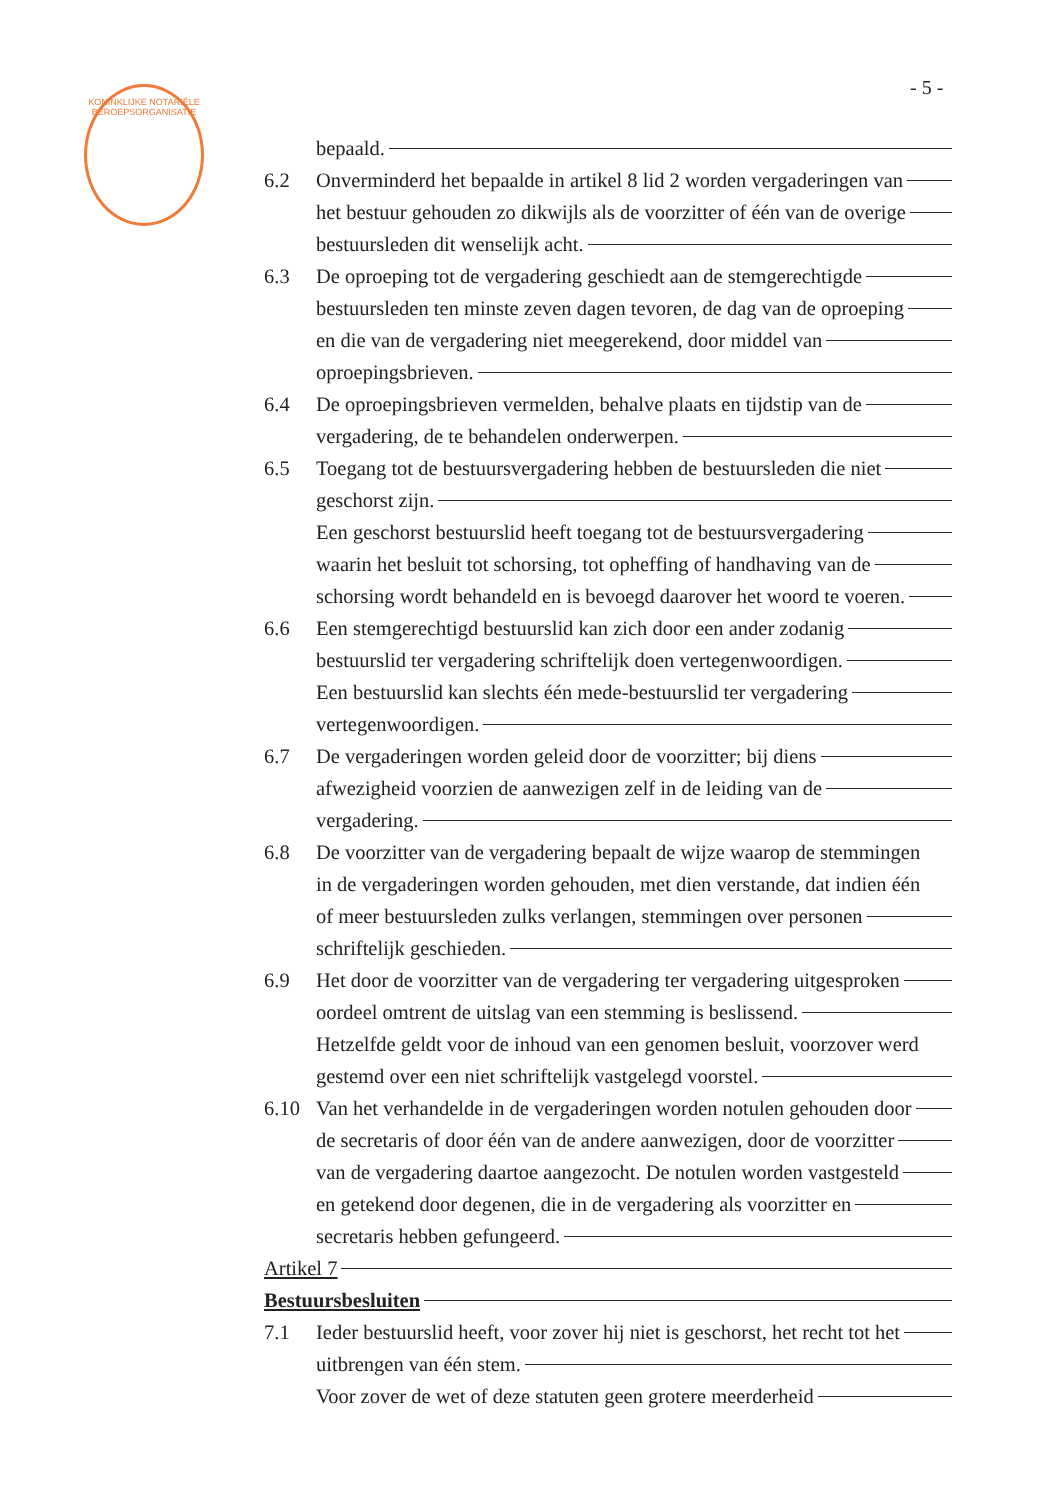KONINKLIJKE NOTARIËLE BEROEPSORGANISATIE
- 5 -
bepaald.
6.2 Onverminderd het bepaalde in artikel 8 lid 2 worden vergaderingen van
het bestuur gehouden zo dikwijls als de voorzitter of één van de overige
bestuursleden dit wenselijk acht.
6.3 De oproeping tot de vergadering geschiedt aan de stemgerechtigde
bestuursleden ten minste zeven dagen tevoren, de dag van de oproeping
en die van de vergadering niet meegerekend, door middel van
oproepingsbrieven.
6.4 De oproepingsbrieven vermelden, behalve plaats en tijdstip van de
vergadering, de te behandelen onderwerpen.
6.5 Toegang tot de bestuursvergadering hebben de bestuursleden die niet
geschorst zijn.
Een geschorst bestuurslid heeft toegang tot de bestuursvergadering
waarin het besluit tot schorsing, tot opheffing of handhaving van de
schorsing wordt behandeld en is bevoegd daarover het woord te voeren.
6.6 Een stemgerechtigd bestuurslid kan zich door een ander zodanig
bestuurslid ter vergadering schriftelijk doen vertegenwoordigen.
Een bestuurslid kan slechts één mede-bestuurslid ter vergadering
vertegenwoordigen.
6.7 De vergaderingen worden geleid door de voorzitter; bij diens
afwezigheid voorzien de aanwezigen zelf in de leiding van de
vergadering.
6.8 De voorzitter van de vergadering bepaalt de wijze waarop de stemmingen
in de vergaderingen worden gehouden, met dien verstande, dat indien één
of meer bestuursleden zulks verlangen, stemmingen over personen
schriftelijk geschieden.
6.9 Het door de voorzitter van de vergadering ter vergadering uitgesproken
oordeel omtrent de uitslag van een stemming is beslissend.
Hetzelfde geldt voor de inhoud van een genomen besluit, voorzover werd
gestemd over een niet schriftelijk vastgelegd voorstel.
6.10 Van het verhandelde in de vergaderingen worden notulen gehouden door
de secretaris of door één van de andere aanwezigen, door de voorzitter
van de vergadering daartoe aangezocht. De notulen worden vastgesteld
en getekend door degenen, die in de vergadering als voorzitter en
secretaris hebben gefungeerd.
Artikel 7
Bestuursbesluiten
7.1 Ieder bestuurslid heeft, voor zover hij niet is geschorst, het recht tot het
uitbrengen van één stem.
Voor zover de wet of deze statuten geen grotere meerderheid